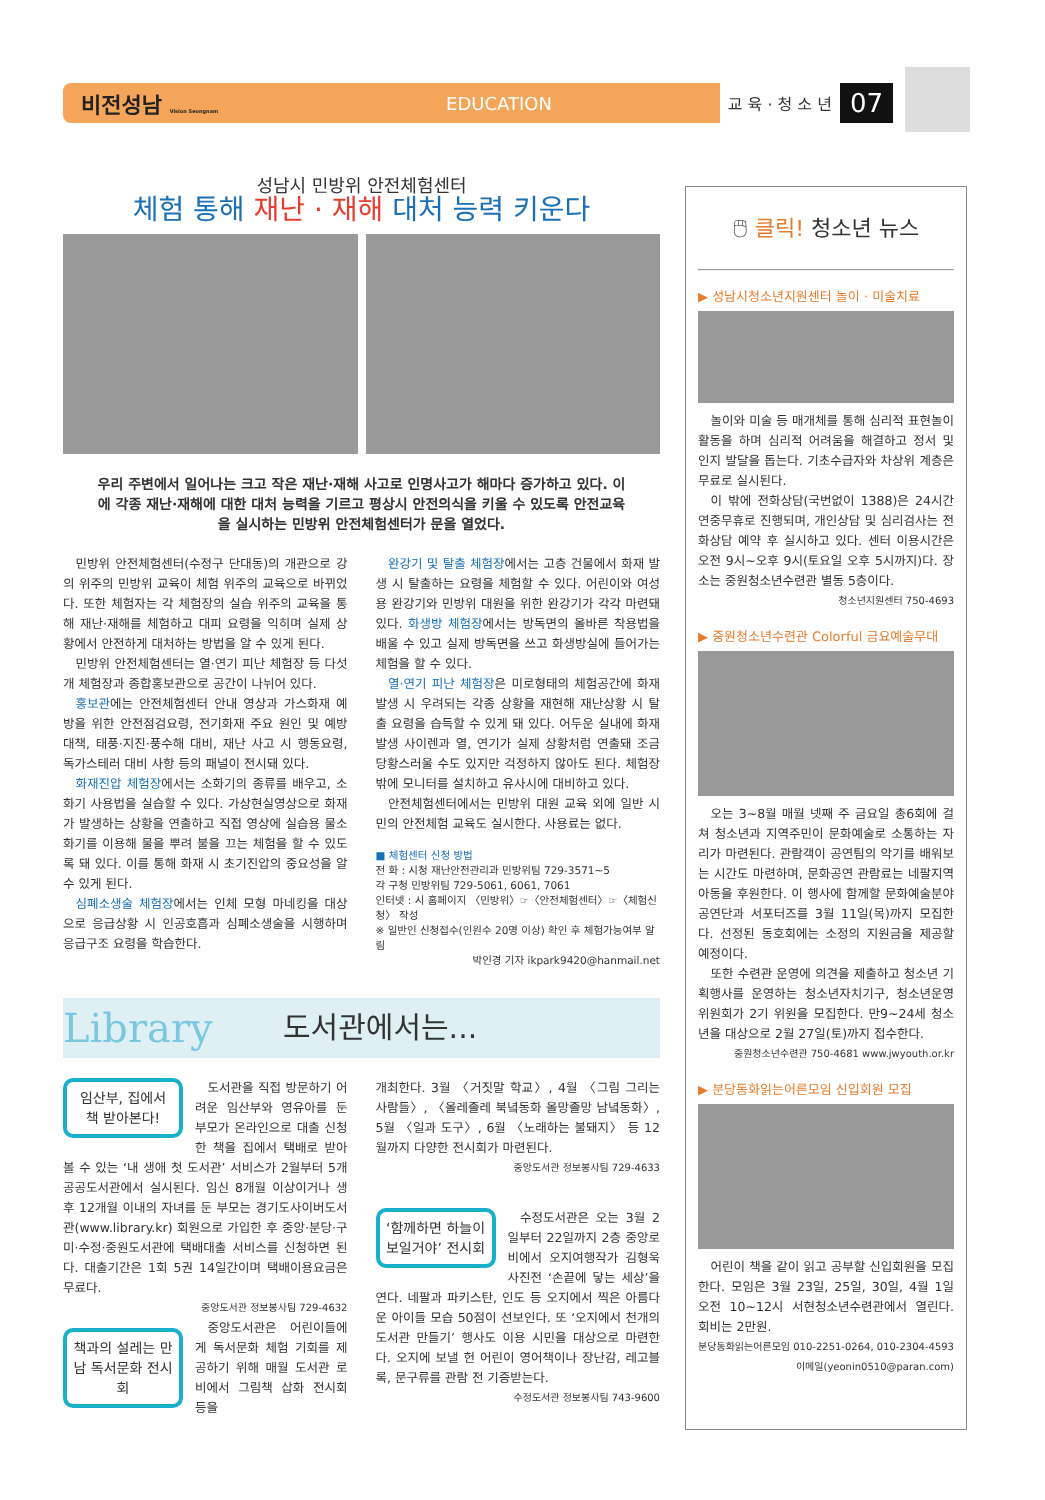비전성남 Vision Seongnam
EDUCATION
교 육 · 청 소 년
07
성남시 민방위 안전체험센터
체험 통해 재난 · 재해 대처 능력 키운다
우리 주변에서 일어나는 크고 작은 재난·재해 사고로 인명사고가 해마다 증가하고 있다. 이에 각종 재난·재해에 대한 대처 능력을 기르고 평상시 안전의식을 키울 수 있도록 안전교육을 실시하는 민방위 안전체험센터가 문을 열었다.
민방위 안전체험센터(수정구 단대동)의 개관으로 강의 위주의 민방위 교육이 체험 위주의 교육으로 바뀌었다. 또한 체험자는 각 체험장의 실습 위주의 교육을 통해 재난·재해를 체험하고 대피 요령을 익히며 실제 상황에서 안전하게 대처하는 방법을 알 수 있게 된다.
민방위 안전체험센터는 열·연기 피난 체험장 등 다섯 개 체험장과 종합홍보관으로 공간이 나뉘어 있다.
홍보관에는 안전체험센터 안내 영상과 가스화재 예방을 위한 안전점검요령, 전기화재 주요 원인 및 예방대책, 태풍·지진·풍수해 대비, 재난 사고 시 행동요령, 독가스테러 대비 사항 등의 패널이 전시돼 있다.
화재진압 체험장에서는 소화기의 종류를 배우고, 소화기 사용법을 실습할 수 있다. 가상현실영상으로 화재가 발생하는 상황을 연출하고 직접 영상에 실습용 물소화기를 이용해 물을 뿌려 불을 끄는 체험을 할 수 있도록 돼 있다. 이를 통해 화재 시 초기진압의 중요성을 알 수 있게 된다.
심폐소생술 체험장에서는 인체 모형 마네킹을 대상으로 응급상황 시 인공호흡과 심폐소생술을 시행하며 응급구조 요령을 학습한다.
완강기 및 탈출 체험장에서는 고층 건물에서 화재 발생 시 탈출하는 요령을 체험할 수 있다. 어린이와 여성용 완강기와 민방위 대원을 위한 완강기가 각각 마련돼 있다. 화생방 체험장에서는 방독면의 올바른 착용법을 배울 수 있고 실제 방독면을 쓰고 화생방실에 들어가는 체험을 할 수 있다.
열·연기 피난 체험장은 미로형태의 체험공간에 화재 발생 시 우려되는 각종 상황을 재현해 재난상황 시 탈출 요령을 습득할 수 있게 돼 있다. 어두운 실내에 화재 발생 사이렌과 열, 연기가 실제 상황처럼 연출돼 조금 당황스러울 수도 있지만 걱정하지 않아도 된다. 체험장 밖에 모니터를 설치하고 유사시에 대비하고 있다.
안전체험센터에서는 민방위 대원 교육 외에 일반 시민의 안전체험 교육도 실시한다. 사용료는 없다.
■ 체험센터 신청 방법
전 화 : 시청 재난안전관리과 민방위팀 729-3571~5
각 구청 민방위팀 729-5061, 6061, 7061
인터넷 : 시 홈페이지 〈민방위〉☞〈안전체험센터〉☞〈체험신청〉 작성
※ 일반인 신청접수(인원수 20명 이상) 확인 후 체험가능여부 알림
박인경 기자 ikpark9420@hanmail.net
Library 도서관에서는...
임산부, 집에서 책 받아본다!
도서관을 직접 방문하기 어려운 임산부와 영유아를 둔 부모가 온라인으로 대출 신청한 책을 집에서 택배로 받아볼 수 있는 ‘내 생애 첫 도서관’ 서비스가 2월부터 5개 공공도서관에서 실시된다. 임신 8개월 이상이거나 생후 12개월 이내의 자녀를 둔 부모는 경기도사이버도서관(www.library.kr) 회원으로 가입한 후 중앙·분당·구미·수정·중원도서관에 택배대출 서비스를 신청하면 된다. 대출기간은 1회 5권 14일간이며 택배이용요금은 무료다.
중앙도서관 정보봉사팀 729-4632
책과의 설레는 만남 독서문화 전시회
중앙도서관은 어린이들에게 독서문화 체험 기회를 제공하기 위해 매월 도서관 로비에서 그림책 삽화 전시회 등을
개최한다. 3월 〈거짓말 학교〉, 4월 〈그림 그리는 사람들〉, 〈올레졸레 북녘동화 올망졸망 남녘동화〉, 5월 〈일과 도구〉, 6월 〈노래하는 불돼지〉 등 12월까지 다양한 전시회가 마련된다.
중앙도서관 정보봉사팀 729-4633
‘함께하면 하늘이 보일거야’ 전시회
수정도서관은 오는 3월 2일부터 22일까지 2층 중앙로비에서 오지여행작가 김형욱 사진전 ‘손끝에 닿는 세상’을 연다. 네팔과 파키스탄, 인도 등 오지에서 찍은 아름다운 아이들 모습 50점이 선보인다. 또 ‘오지에서 천개의 도서관 만들기’ 행사도 이용 시민을 대상으로 마련한다. 오지에 보낼 헌 어린이 영어책이나 장난감, 레고블록, 문구류를 관람 전 기증받는다.
수정도서관 정보봉사팀 743-9600
🖱 클릭! 청소년 뉴스
▶ 성남시청소년지원센터 놀이 · 미술치료
놀이와 미술 등 매개체를 통해 심리적 표현놀이 활동을 하며 심리적 어려움을 해결하고 정서 및 인지 발달을 돕는다. 기초수급자와 차상위 계층은 무료로 실시된다.
이 밖에 전화상담(국번없이 1388)은 24시간 연중무휴로 진행되며, 개인상담 및 심리검사는 전화상담 예약 후 실시하고 있다. 센터 이용시간은 오전 9시~오후 9시(토요일 오후 5시까지)다. 장소는 중원청소년수련관 별동 5층이다.
청소년지원센터 750-4693
▶ 중원청소년수련관 Colorful 금요예술무대
오는 3~8월 매월 넷째 주 금요일 총6회에 걸쳐 청소년과 지역주민이 문화예술로 소통하는 자리가 마련된다. 관람객이 공연팀의 악기를 배워보는 시간도 마련하며, 문화공연 관람료는 네팔지역 아동을 후원한다. 이 행사에 함께할 문화예술분야 공연단과 서포터즈를 3월 11일(목)까지 모집한다. 선정된 동호회에는 소정의 지원금을 제공할 예정이다.
또한 수련관 운영에 의견을 제출하고 청소년 기획행사를 운영하는 청소년자치기구, 청소년운영위원회가 2기 위원을 모집한다. 만9~24세 청소년을 대상으로 2월 27일(토)까지 접수한다.
중원청소년수련관 750-4681 www.jwyouth.or.kr
▶ 분당동화읽는어른모임 신입회원 모집
어린이 책을 같이 읽고 공부할 신입회원을 모집한다. 모임은 3월 23일, 25일, 30일, 4월 1일 오전 10~12시 서현청소년수련관에서 열린다. 회비는 2만원.
분당동화읽는어른모임 010-2251-0264, 010-2304-4593
이메일(yeonin0510@paran.com)